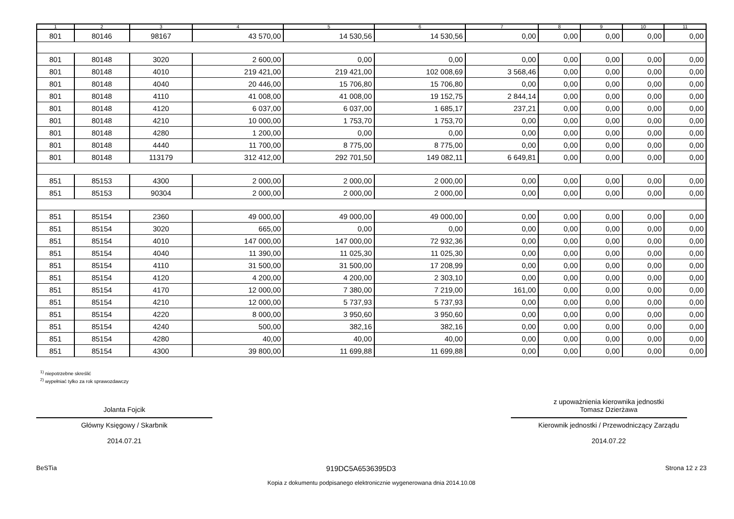| 1 | 2 | 3 | 4 | 5 | 6 | 7 | 8 | 9 | 10 | 11 |
| --- | --- | --- | --- | --- | --- | --- | --- | --- | --- | --- |
| 801 | 80146 | 98167 | 43 570,00 | 14 530,56 | 14 530,56 | 0,00 | 0,00 | 0,00 | 0,00 | 0,00 |
| 801 | 80148 | 3020 | 2 600,00 | 0,00 | 0,00 | 0,00 | 0,00 | 0,00 | 0,00 | 0,00 |
| 801 | 80148 | 4010 | 219 421,00 | 219 421,00 | 102 008,69 | 3 568,46 | 0,00 | 0,00 | 0,00 | 0,00 |
| 801 | 80148 | 4040 | 20 446,00 | 15 706,80 | 15 706,80 | 0,00 | 0,00 | 0,00 | 0,00 | 0,00 |
| 801 | 80148 | 4110 | 41 008,00 | 41 008,00 | 19 152,75 | 2 844,14 | 0,00 | 0,00 | 0,00 | 0,00 |
| 801 | 80148 | 4120 | 6 037,00 | 6 037,00 | 1 685,17 | 237,21 | 0,00 | 0,00 | 0,00 | 0,00 |
| 801 | 80148 | 4210 | 10 000,00 | 1 753,70 | 1 753,70 | 0,00 | 0,00 | 0,00 | 0,00 | 0,00 |
| 801 | 80148 | 4280 | 1 200,00 | 0,00 | 0,00 | 0,00 | 0,00 | 0,00 | 0,00 | 0,00 |
| 801 | 80148 | 4440 | 11 700,00 | 8 775,00 | 8 775,00 | 0,00 | 0,00 | 0,00 | 0,00 | 0,00 |
| 801 | 80148 | 113179 | 312 412,00 | 292 701,50 | 149 082,11 | 6 649,81 | 0,00 | 0,00 | 0,00 | 0,00 |
| 851 | 85153 | 4300 | 2 000,00 | 2 000,00 | 2 000,00 | 0,00 | 0,00 | 0,00 | 0,00 | 0,00 |
| 851 | 85153 | 90304 | 2 000,00 | 2 000,00 | 2 000,00 | 0,00 | 0,00 | 0,00 | 0,00 | 0,00 |
| 851 | 85154 | 2360 | 49 000,00 | 49 000,00 | 49 000,00 | 0,00 | 0,00 | 0,00 | 0,00 | 0,00 |
| 851 | 85154 | 3020 | 665,00 | 0,00 | 0,00 | 0,00 | 0,00 | 0,00 | 0,00 | 0,00 |
| 851 | 85154 | 4010 | 147 000,00 | 147 000,00 | 72 932,36 | 0,00 | 0,00 | 0,00 | 0,00 | 0,00 |
| 851 | 85154 | 4040 | 11 390,00 | 11 025,30 | 11 025,30 | 0,00 | 0,00 | 0,00 | 0,00 | 0,00 |
| 851 | 85154 | 4110 | 31 500,00 | 31 500,00 | 17 208,99 | 0,00 | 0,00 | 0,00 | 0,00 | 0,00 |
| 851 | 85154 | 4120 | 4 200,00 | 4 200,00 | 2 303,10 | 0,00 | 0,00 | 0,00 | 0,00 | 0,00 |
| 851 | 85154 | 4170 | 12 000,00 | 7 380,00 | 7 219,00 | 161,00 | 0,00 | 0,00 | 0,00 | 0,00 |
| 851 | 85154 | 4210 | 12 000,00 | 5 737,93 | 5 737,93 | 0,00 | 0,00 | 0,00 | 0,00 | 0,00 |
| 851 | 85154 | 4220 | 8 000,00 | 3 950,60 | 3 950,60 | 0,00 | 0,00 | 0,00 | 0,00 | 0,00 |
| 851 | 85154 | 4240 | 500,00 | 382,16 | 382,16 | 0,00 | 0,00 | 0,00 | 0,00 | 0,00 |
| 851 | 85154 | 4280 | 40,00 | 40,00 | 40,00 | 0,00 | 0,00 | 0,00 | 0,00 | 0,00 |
| 851 | 85154 | 4300 | 39 800,00 | 11 699,88 | 11 699,88 | 0,00 | 0,00 | 0,00 | 0,00 | 0,00 |
<sup>1)</sup> niepotrzebne skreślić
<sup>2)</sup> wypełniać tylko za rok sprawozdawczy
Jolanta Fojcik
Główny Księgowy / Skarbnik
2014.07.21
z upoważnienia kierownika jednostki
Tomasz Dzierżawa
Kierownik jednostki / Przewodniczący Zarządu
2014.07.22
BeSTia 919DC5A6536395D3 Strona 12 z 23
Kopia z dokumentu podpisanego elektronicznie wygenerowana dnia 2014.10.08